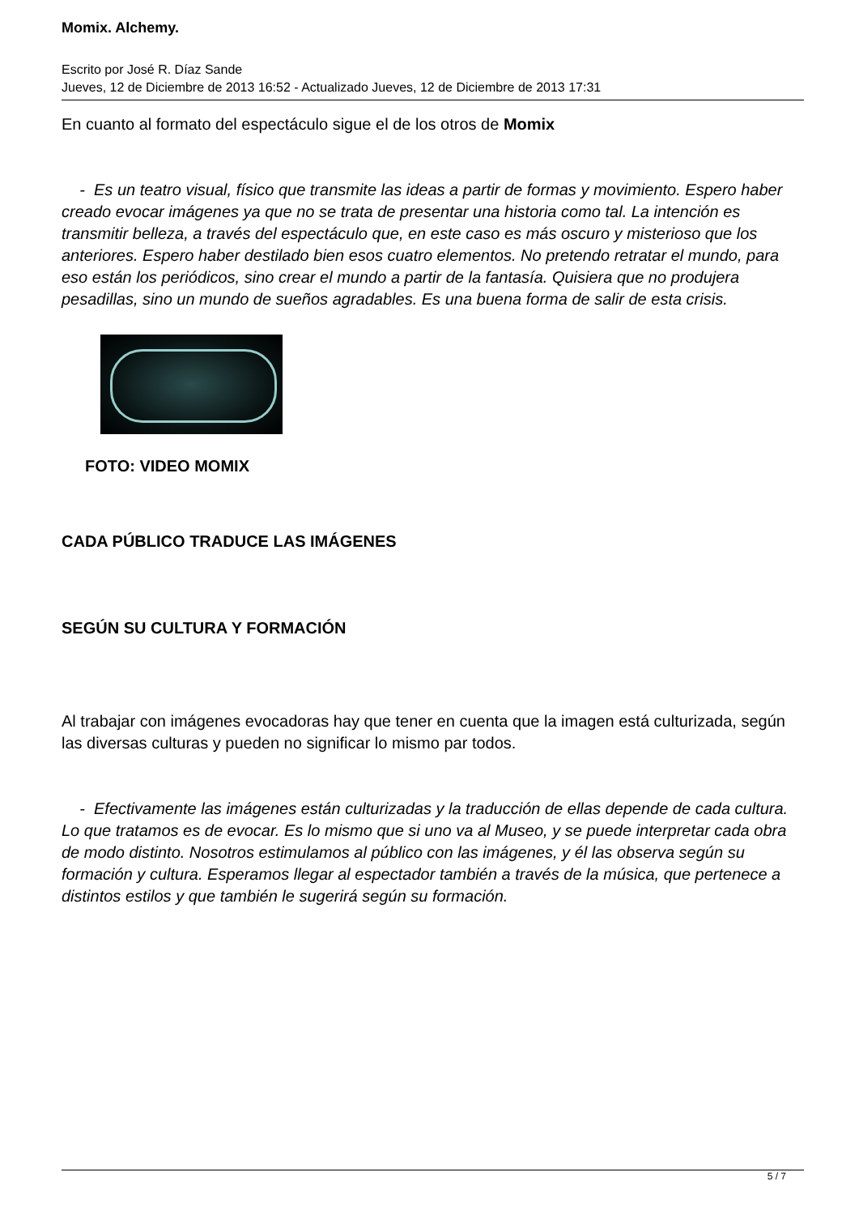Momix. Alchemy.
Escrito por José R. Díaz Sande
Jueves, 12 de Diciembre de 2013 16:52 - Actualizado Jueves, 12 de Diciembre de 2013 17:31
En cuanto al formato del espectáculo sigue el de los otros de Momix
- Es un teatro visual, físico que transmite las ideas a partir de formas y movimiento. Espero haber creado evocar imágenes ya que no se trata de presentar una historia como tal. La intención es transmitir belleza, a través del espectáculo que, en este caso es más oscuro y misterioso que los anteriores. Espero haber destilado bien esos cuatro elementos. No pretendo retratar el mundo, para eso están los periódicos, sino crear el mundo a partir de la fantasía. Quisiera que no produjera pesadillas, sino un mundo de sueños agradables. Es una buena forma de salir de esta crisis.
FOTO: VIDEO MOMIX
CADA PÚBLICO TRADUCE LAS IMÁGENES
SEGÚN SU CULTURA Y FORMACIÓN
Al trabajar con imágenes evocadoras hay que tener en cuenta que la imagen está culturizada, según las diversas culturas y pueden no significar lo mismo par todos.
- Efectivamente las imágenes están culturizadas y la traducción de ellas depende de cada cultura. Lo que tratamos es de evocar. Es lo mismo que si uno va al Museo, y se puede interpretar cada obra de modo distinto. Nosotros estimulamos al público con las imágenes, y él las observa según su formación y cultura. Esperamos llegar al espectador también a través de la música, que pertenece a distintos estilos y que también le sugerirá según su formación.
5 / 7